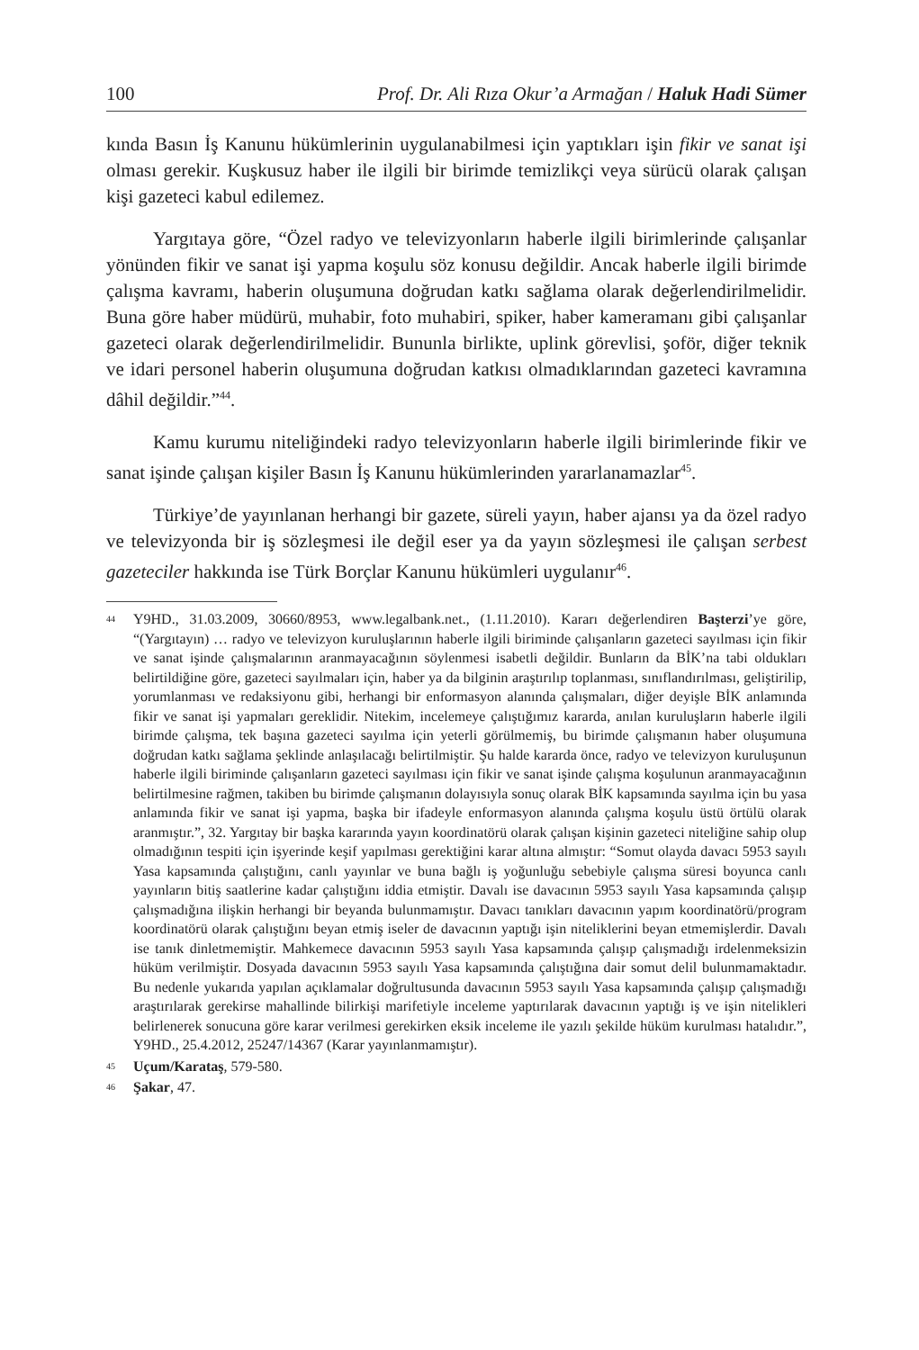100 Prof. Dr. Ali Rıza Okur’a Armağan / Haluk Hadi Sümer
kında Basın İş Kanunu hükümlerinin uygulanabilmesi için yaptıkları işin fikir ve sanat işi olması gerekir. Kuşkusuz haber ile ilgili bir birimde temizlikçi veya sürücü olarak çalışan kişi gazeteci kabul edilemez.
Yargıtaya göre, “Özel radyo ve televizyonların haberle ilgili birimlerinde çalışanlar yönünden fikir ve sanat işi yapma koşulu söz konusu değildir. Ancak haberle ilgili birimde çalışma kavramı, haberin oluşumuna doğrudan katkı sağlama olarak değerlendirilmelidir. Buna göre haber müdürü, muhabir, foto muhabiri, spiker, haber kameramanı gibi çalışanlar gazeteci olarak değerlendirilmelidir. Bununla birlikte, uplink görevlisi, şoför, diğer teknik ve idari personel haberin oluşumuna doğrudan katkısı olmadıklarından gazeteci kavramına dâhil değildir.”<sup>44</sup>.
Kamu kurumu niteliğindeki radyo televizyonların haberle ilgili birimlerinde fikir ve sanat işinde çalışan kişiler Basın İş Kanunu hükümlerinden yararlanamazlar<sup>45</sup>.
Türkiye’de yayınlanan herhangi bir gazete, süreli yayın, haber ajansı ya da özel radyo ve televizyonda bir iş sözleşmesi ile değil eser ya da yayın sözleşmesi ile çalışan serbest gazeteciler hakkında ise Türk Borçlar Kanunu hükümleri uygulanır<sup>46</sup>.
<sup>44</sup>Y9HD., 31.03.2009, 30660/8953, www.legalbank.net., (1.11.2010). Kararı değerlendiren Başterzi’ye göre, “(Yargıtayın) … radyo ve televizyon kuruluşlarının haberle ilgili biriminde çalışanların gazeteci sayılması için fikir ve sanat işinde çalışmalarının aranmayacağının söylenmesi isabetli değildir. Bunların da BİK’na tabi oldukları belirtildiğine göre, gazeteci sayılmaları için, haber ya da bilginin araştırılıp toplanması, sınıflandırılması, geliştirilip, yorumlanması ve redaksiyonu gibi, herhangi bir enformasyon alanında çalışmaları, diğer deyişle BİK anlamında fikir ve sanat işi yapmaları gereklidir. Nitekim, incelemeye çalıştığımız kararda, anılan kuruluşların haberle ilgili birimde çalışma, tek başına gazeteci sayılma için yeterli görülmemiş, bu birimde çalışmanın haber oluşumuna doğrudan katkı sağlama şeklinde anlaşılacağı belirtilmiştir. Şu halde kararda önce, radyo ve televizyon kuruluşunun haberle ilgili biriminde çalışanların gazeteci sayılması için fikir ve sanat işinde çalışma koşulunun aranmayacağının belirtilmesine rağmen, takiben bu birimde çalışmanın dolayısıyla sonuç olarak BİK kapsamında sayılma için bu yasa anlamında fikir ve sanat işi yapma, başka bir ifadeyle enformasyon alanında çalışma koşulu üstü örtülü olarak aranmıştır.”, 32. Yargıtay bir başka kararında yayın koordinatörü olarak çalışan kişinin gazeteci niteliğine sahip olup olmadığının tespiti için işyerinde keşif yapılması gerektiğini karar altına almıştır: “Somut olayda davacı 5953 sayılı Yasa kapsamında çalıştığını, canlı yayınlar ve buna bağlı iş yoğunluğu sebebiyle çalışma süresi boyunca canlı yayınların bitiş saatlerine kadar çalıştığını iddia etmiştir. Davalı ise davacının 5953 sayılı Yasa kapsamında çalışıp çalışmadığına ilişkin herhangi bir beyanda bulunmamıştır. Davacı tanıkları davacının yapım koordinatörü/program koordinatörü olarak çalıştığını beyan etmiş iseler de davacının yaptığı işin niteliklerini beyan etmemişlerdir. Davalı ise tanık dinletmemiştir. Mahkemece davacının 5953 sayılı Yasa kapsamında çalışıp çalışmadığı irdelenmeksizin hüküm verilmiştir. Dosyada davacının 5953 sayılı Yasa kapsamında çalıştığına dair somut delil bulunmamaktadır. Bu nedenle yukarıda yapılan açıklamalar doğrultusunda davacının 5953 sayılı Yasa kapsamında çalışıp çalışmadığı araştırılarak gerekirse mahallinde bilirkişi marifetiyle inceleme yaptırılarak davacının yaptığı iş ve işin nitelikleri belirlenerek sonucuna göre karar verilmesi gerekirken eksik inceleme ile yazılı şekilde hüküm kurulması hatalıdır.”, Y9HD., 25.4.2012, 25247/14367 (Karar yayınlanmamıştır).
<sup>45</sup> Uçum/Karataş, 579-580.
<sup>46</sup> Şakar, 47.